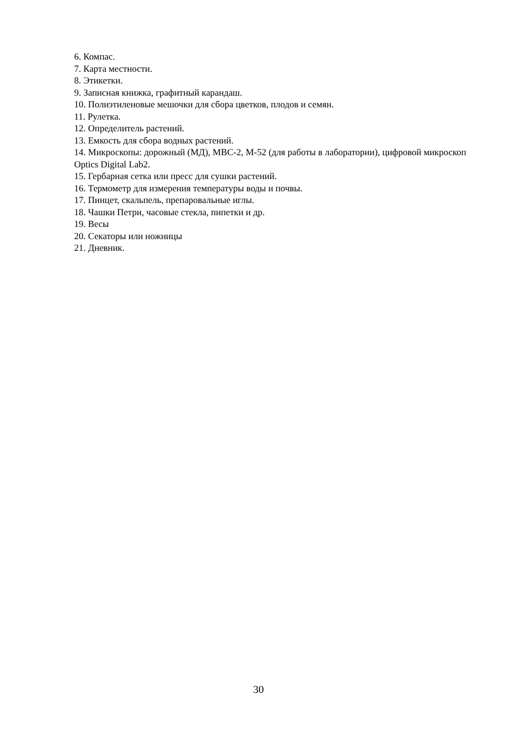6. Компас.
7. Карта местности.
8. Этикетки.
9. Записная книжка, графитный карандаш.
10. Полиэтиленовые мешочки для сбора цветков, плодов и семян.
11. Рулетка.
12. Определитель растений.
13. Емкость для сбора водных растений.
14. Микроскопы: дорожный (МД), МВС-2, М-52 (для работы в лаборатории), цифровой микроскоп Optics Digital Lab2.
15. Гербарная сетка или пресс для сушки растений.
16. Термометр для измерения температуры воды и почвы.
17. Пинцет, скальпель, препаровальные иглы.
18. Чашки Петри, часовые стекла, пипетки и др.
19. Весы
20. Секаторы или ножницы
21. Дневник.
30